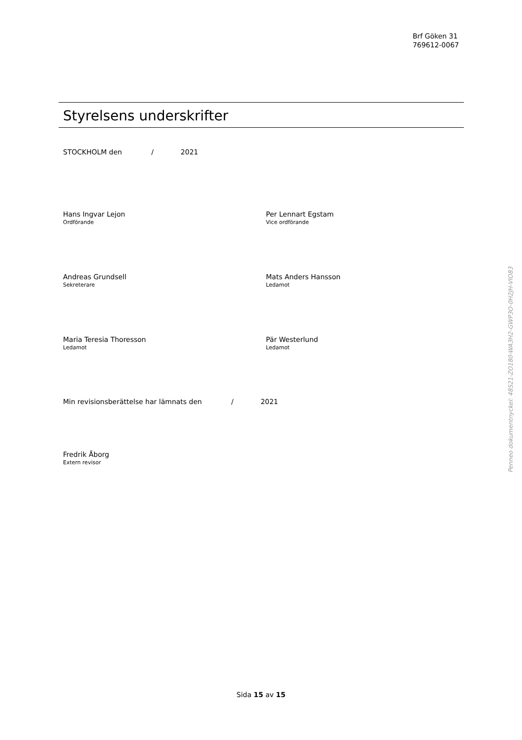Brf Göken 31
769612-0067
Styrelsens underskrifter
STOCKHOLM den / 2021
Hans Ingvar Lejon
Ordförande
Per Lennart Egstam
Vice ordförande
Andreas Grundsell
Sekreterare
Mats Anders Hansson
Ledamot
Maria Teresia Thoresson
Ledamot
Pär Westerlund
Ledamot
Min revisionsberättelse har lämnats den / 2021
Fredrik Åborg
Extern revisor
Penneo dokumentnyckel: 48S21-ZO180-WA3H2-GWP3O-0H2JH-VIO83
Sida 15 av 15